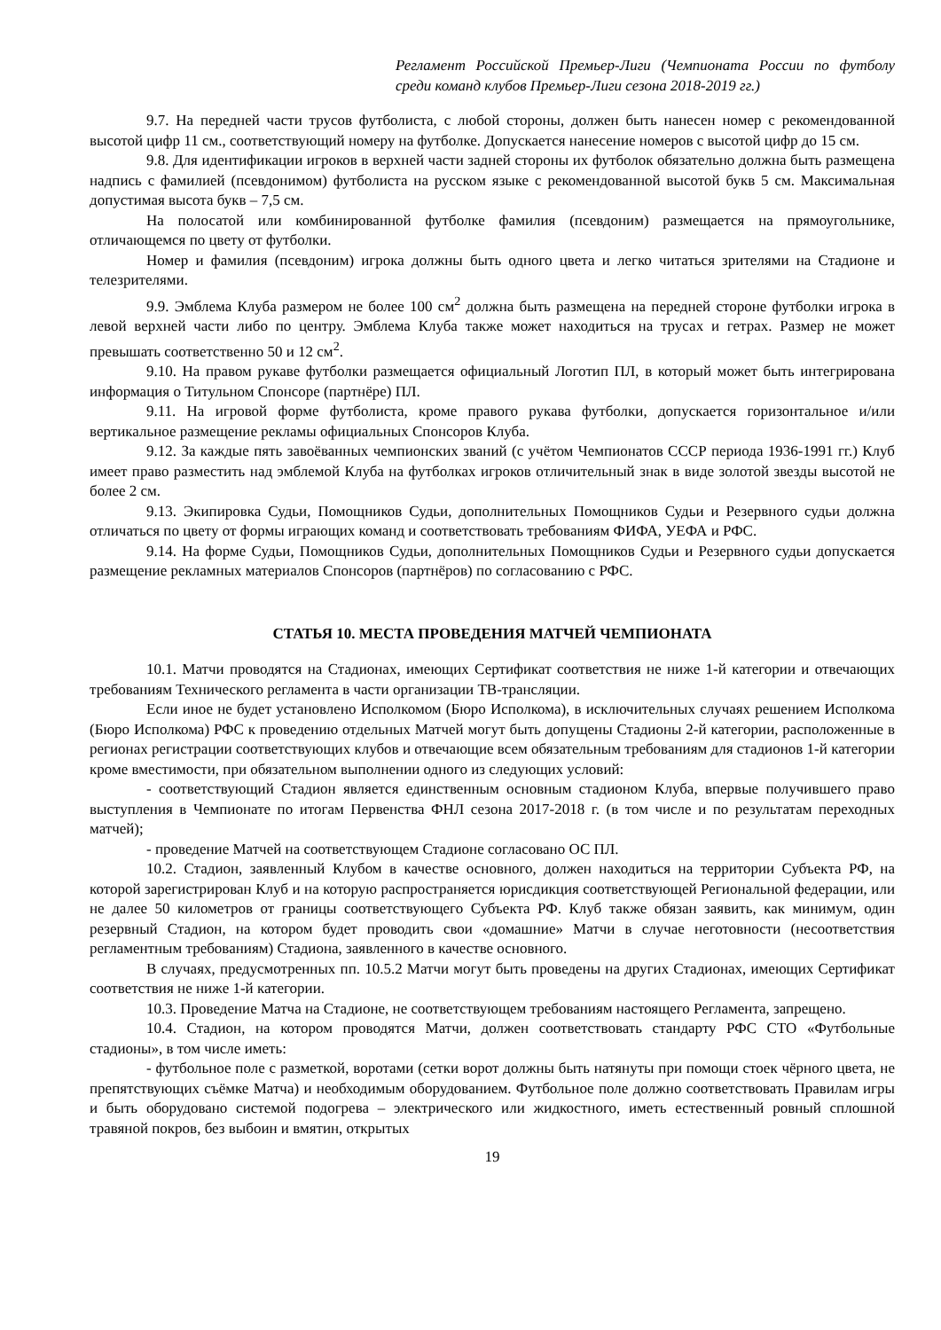Регламент Российской Премьер-Лиги (Чемпионата России по футболу среди команд клубов Премьер-Лиги сезона 2018-2019 гг.)
9.7. На передней части трусов футболиста, с любой стороны, должен быть нанесен номер с рекомендованной высотой цифр 11 см., соответствующий номеру на футболке. Допускается нанесение номеров с высотой цифр до 15 см.
9.8. Для идентификации игроков в верхней части задней стороны их футболок обязательно должна быть размещена надпись с фамилией (псевдонимом) футболиста на русском языке с рекомендованной высотой букв 5 см. Максимальная допустимая высота букв – 7,5 см.
На полосатой или комбинированной футболке фамилия (псевдоним) размещается на прямоугольнике, отличающемся по цвету от футболки.
Номер и фамилия (псевдоним) игрока должны быть одного цвета и легко читаться зрителями на Стадионе и телезрителями.
9.9. Эмблема Клуба размером не более 100 см<sup>2</sup> должна быть размещена на передней стороне футболки игрока в левой верхней части либо по центру. Эмблема Клуба также может находиться на трусах и гетрах. Размер не может превышать соответственно 50 и 12 см<sup>2</sup>.
9.10. На правом рукаве футболки размещается официальный Логотип ПЛ, в который может быть интегрирована информация о Титульном Спонсоре (партнёре) ПЛ.
9.11. На игровой форме футболиста, кроме правого рукава футболки, допускается горизонтальное и/или вертикальное размещение рекламы официальных Спонсоров Клуба.
9.12. За каждые пять завоёванных чемпионских званий (с учётом Чемпионатов СССР периода 1936-1991 гг.) Клуб имеет право разместить над эмблемой Клуба на футболках игроков отличительный знак в виде золотой звезды высотой не более 2 см.
9.13. Экипировка Судьи, Помощников Судьи, дополнительных Помощников Судьи и Резервного судьи должна отличаться по цвету от формы играющих команд и соответствовать требованиям ФИФА, УЕФА и РФС.
9.14. На форме Судьи, Помощников Судьи, дополнительных Помощников Судьи и Резервного судьи допускается размещение рекламных материалов Спонсоров (партнёров) по согласованию с РФС.
СТАТЬЯ 10. МЕСТА ПРОВЕДЕНИЯ МАТЧЕЙ ЧЕМПИОНАТА
10.1. Матчи проводятся на Стадионах, имеющих Сертификат соответствия не ниже 1-й категории и отвечающих требованиям Технического регламента в части организации ТВ-трансляции.
Если иное не будет установлено Исполкомом (Бюро Исполкома), в исключительных случаях решением Исполкома (Бюро Исполкома) РФС к проведению отдельных Матчей могут быть допущены Стадионы 2-й категории, расположенные в регионах регистрации соответствующих клубов и отвечающие всем обязательным требованиям для стадионов 1-й категории кроме вместимости, при обязательном выполнении одного из следующих условий:
- соответствующий Стадион является единственным основным стадионом Клуба, впервые получившего право выступления в Чемпионате по итогам Первенства ФНЛ сезона 2017-2018 г. (в том числе и по результатам переходных матчей);
- проведение Матчей на соответствующем Стадионе согласовано ОС ПЛ.
10.2. Стадион, заявленный Клубом в качестве основного, должен находиться на территории Субъекта РФ, на которой зарегистрирован Клуб и на которую распространяется юрисдикция соответствующей Региональной федерации, или не далее 50 километров от границы соответствующего Субъекта РФ. Клуб также обязан заявить, как минимум, один резервный Стадион, на котором будет проводить свои «домашние» Матчи в случае неготовности (несоответствия регламентным требованиям) Стадиона, заявленного в качестве основного.
В случаях, предусмотренных пп. 10.5.2 Матчи могут быть проведены на других Стадионах, имеющих Сертификат соответствия не ниже 1-й категории.
10.3. Проведение Матча на Стадионе, не соответствующем требованиям настоящего Регламента, запрещено.
10.4. Стадион, на котором проводятся Матчи, должен соответствовать стандарту РФС СТО «Футбольные стадионы», в том числе иметь:
- футбольное поле с разметкой, воротами (сетки ворот должны быть натянуты при помощи стоек чёрного цвета, не препятствующих съёмке Матча) и необходимым оборудованием. Футбольное поле должно соответствовать Правилам игры и быть оборудовано системой подогрева – электрического или жидкостного, иметь естественный ровный сплошной травяной покров, без выбоин и вмятин, открытых
19